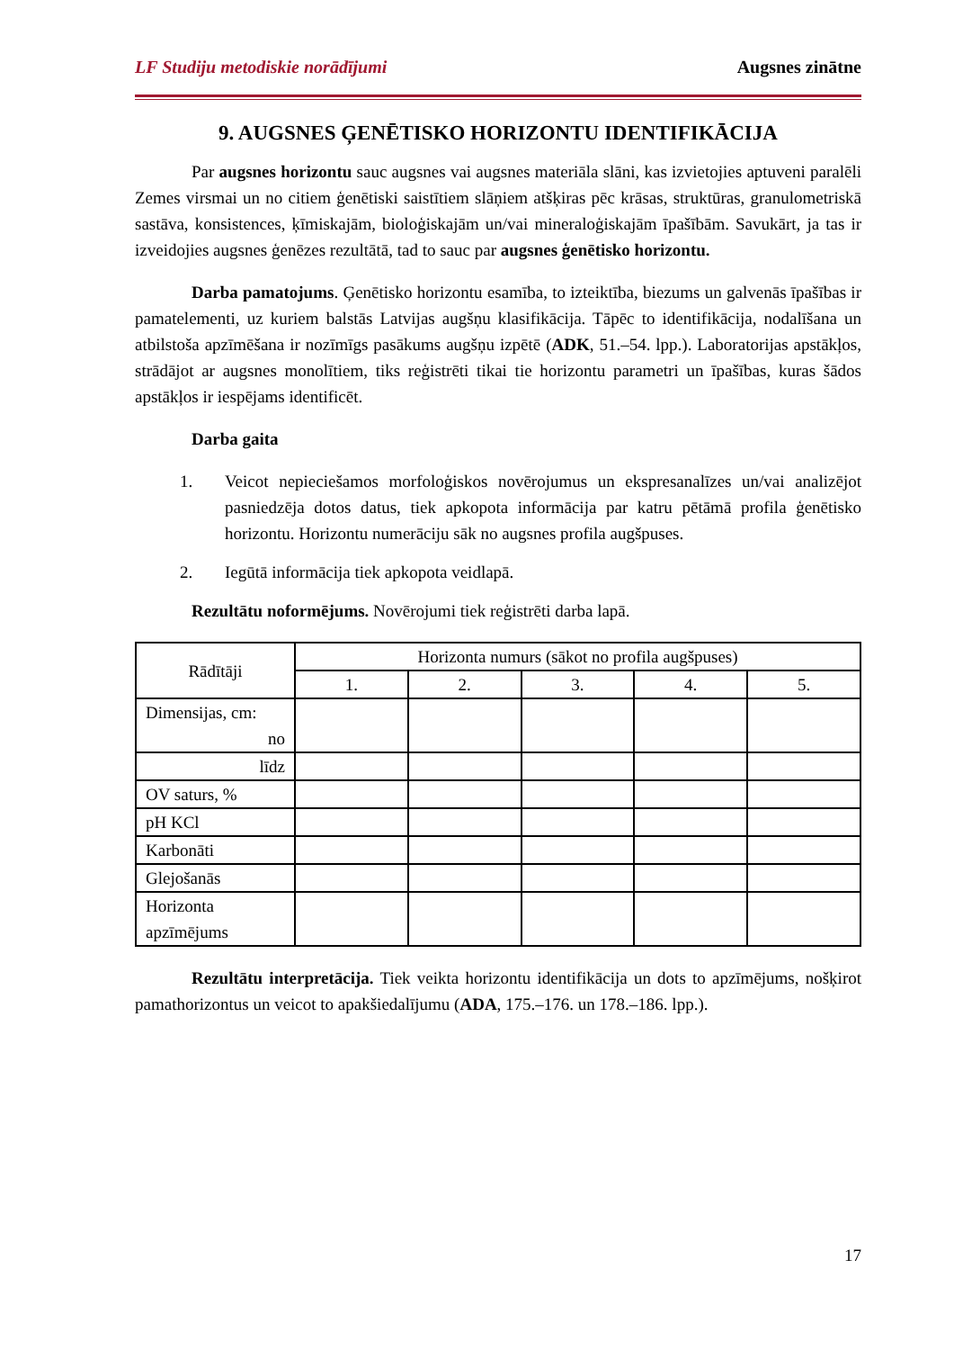LF Studiju metodiskie norādījumi Augsnes zinātne
9. AUGSNES ĢENĒTISKO HORIZONTU IDENTIFIKĀCIJA
Par augsnes horizontu sauc augsnes vai augsnes materiāla slāni, kas izvietojies aptuveni paralēli Zemes virsmai un no citiem ģenētiski saistītiem slāņiem atšķiras pēc krāsas, struktūras, granulometriskā sastāva, konsistences, ķīmiskajām, bioloģiskajām un/vai mineraloģiskajām īpašībām. Savukārt, ja tas ir izveidojies augsnes ģenēzes rezultātā, tad to sauc par augsnes ģenētisko horizontu.
Darba pamatojums. Ģenētisko horizontu esamība, to izteiktība, biezums un galvenās īpašības ir pamatelementi, uz kuriem balstās Latvijas augšņu klasifikācija. Tāpēc to identifikācija, nodalīšana un atbilstoša apzīmēšana ir nozīmīgs pasākums augšņu izpētē (ADK, 51.–54. lpp.). Laboratorijas apstākļos, strādājot ar augsnes monolītiem, tiks reģistrēti tikai tie horizontu parametri un īpašības, kuras šādos apstākļos ir iespējams identificēt.
Darba gaita
1. Veicot nepieciešamos morfoloģiskos novērojumus un ekspresanalīzes un/vai analizējot pasniedzēja dotos datus, tiek apkopota informācija par katru pētāmā profila ģenētisko horizontu. Horizontu numerāciju sāk no augsnes profila augšpuses.
2. Iegūtā informācija tiek apkopota veidlapā.
Rezultātu noformējums. Novērojumi tiek reģistrēti darba lapā.
| Rādītāji | Horizonta numurs (sākot no profila augšpuses) | | | | |
| --- | --- | --- | --- | --- | --- |
| | 1. | 2. | 3. | 4. | 5. |
| Dimensijas, cm: no | | | | | |
| līdz | | | | | |
| OV saturs, % | | | | | |
| pH KCl | | | | | |
| Karbonāti | | | | | |
| Glejošanās | | | | | |
| Horizonta apzīmējums | | | | | |
Rezultātu interpretācija. Tiek veikta horizontu identifikācija un dots to apzīmējums, nošķirot pamathorizontus un veicot to apakšiedalījumu (ADA, 175.–176. un 178.–186. lpp.).
17